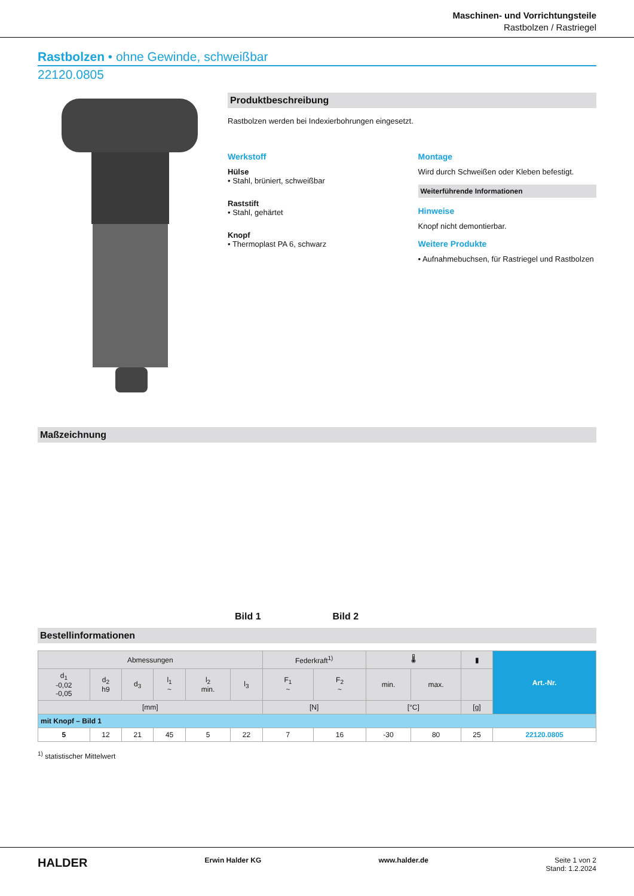Maschinen- und Vorrichtungsteile
Rastbolzen / Rastriegel
Rastbolzen • ohne Gewinde, schweißbar
22120.0805
Produktbeschreibung
Rastbolzen werden bei Indexierbohrungen eingesetzt.
Werkstoff
Hülse
• Stahl, brüniert, schweißbar
Raststift
• Stahl, gehärtet
Knopf
• Thermoplast PA 6, schwarz
Montage
Wird durch Schweißen oder Kleben befestigt.
Weiterführende Informationen
Hinweise
Knopf nicht demontierbar.
Weitere Produkte
• Aufnahmebuchsen, für Rastriegel und Rastbolzen
Maßzeichnung
Bild 1 Bild 2
Bestellinformationen
| Abmessungen | | | | | | Federkraft<sup>1)</sup> | | 🌡 | | ▮ | Art.-Nr. |
| --- | --- | --- | --- | --- | --- | --- | --- | --- | --- | --- | --- |
| d<sub>1</sub> -0,02 -0,05 | d<sub>2</sub> h9 | d<sub>3</sub> | l<sub>1</sub> ~ | l<sub>2</sub> min. | l<sub>3</sub> | F<sub>1</sub> ~ | F<sub>2</sub> ~ | min. | max. | | |
| [mm] | | | | | | [N] | | [°C] | | [g] | |
| mit Knopf – Bild 1 | | | | | | | | | | | |
| 5 | 12 | 21 | 45 | 5 | 22 | 7 | 16 | -30 | 80 | 25 | 22120.0805 |
<sup>1)</sup> statistischer Mittelwert
HALDER Erwin Halder KG www.halder.de Seite 1 von 2
Stand: 1.2.2024